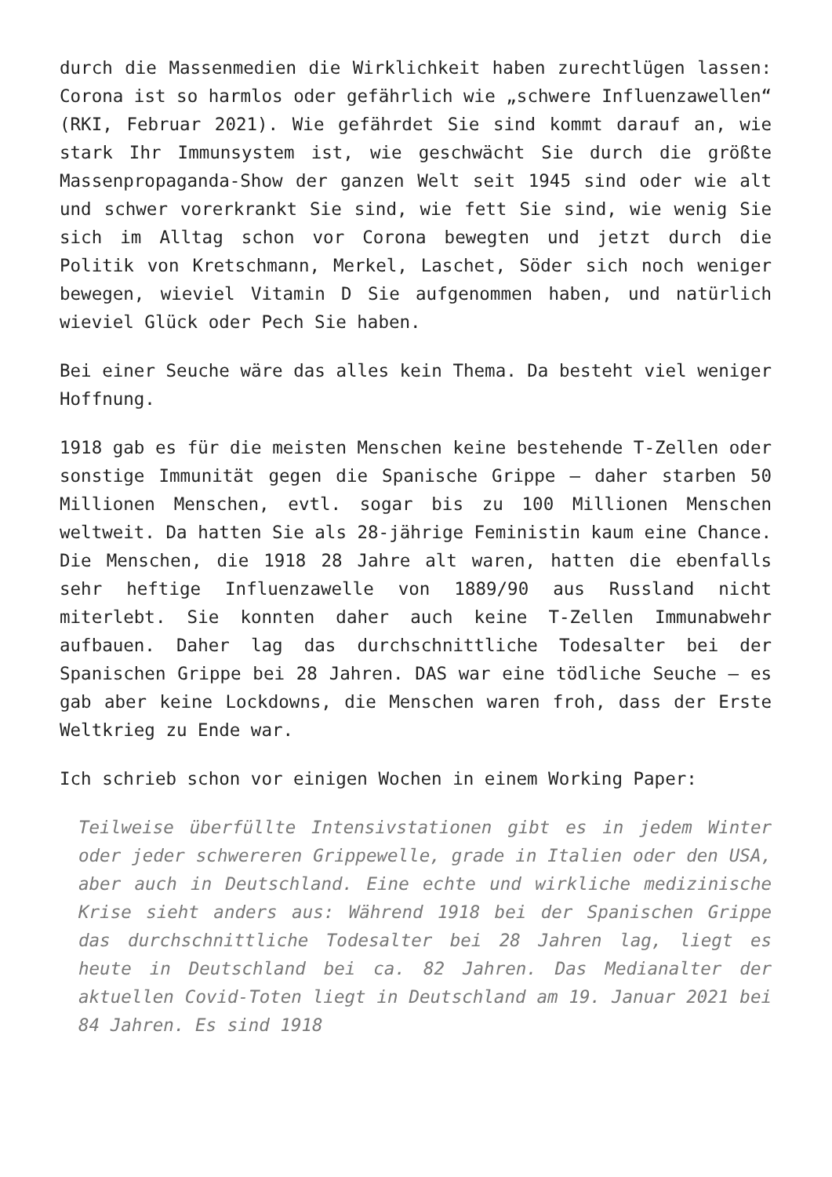durch die Massenmedien die Wirklichkeit haben zurechtlügen lassen: Corona ist so harmlos oder gefährlich wie „schwere Influenzawellen“ (RKI, Februar 2021). Wie gefährdet Sie sind kommt darauf an, wie stark Ihr Immunsystem ist, wie geschwächt Sie durch die größte Massenpropaganda-Show der ganzen Welt seit 1945 sind oder wie alt und schwer vorerkrankt Sie sind, wie fett Sie sind, wie wenig Sie sich im Alltag schon vor Corona bewegten und jetzt durch die Politik von Kretschmann, Merkel, Laschet, Söder sich noch weniger bewegen, wieviel Vitamin D Sie aufgenommen haben, und natürlich wieviel Glück oder Pech Sie haben.
Bei einer Seuche wäre das alles kein Thema. Da besteht viel weniger Hoffnung.
1918 gab es für die meisten Menschen keine bestehende T-Zellen oder sonstige Immunität gegen die Spanische Grippe – daher starben 50 Millionen Menschen, evtl. sogar bis zu 100 Millionen Menschen weltweit. Da hatten Sie als 28-jährige Feministin kaum eine Chance. Die Menschen, die 1918 28 Jahre alt waren, hatten die ebenfalls sehr heftige Influenzawelle von 1889/90 aus Russland nicht miterlebt. Sie konnten daher auch keine T-Zellen Immunabwehr aufbauen. Daher lag das durchschnittliche Todesalter bei der Spanischen Grippe bei 28 Jahren. DAS war eine tödliche Seuche – es gab aber keine Lockdowns, die Menschen waren froh, dass der Erste Weltkrieg zu Ende war.
Ich schrieb schon vor einigen Wochen in einem Working Paper:
Teilweise überfüllte Intensivstationen gibt es in jedem Winter oder jeder schwereren Grippewelle, grade in Italien oder den USA, aber auch in Deutschland. Eine echte und wirkliche medizinische Krise sieht anders aus: Während 1918 bei der Spanischen Grippe das durchschnittliche Todesalter bei 28 Jahren lag, liegt es heute in Deutschland bei ca. 82 Jahren. Das Medianalter der aktuellen Covid-Toten liegt in Deutschland am 19. Januar 2021 bei 84 Jahren. Es sind 1918